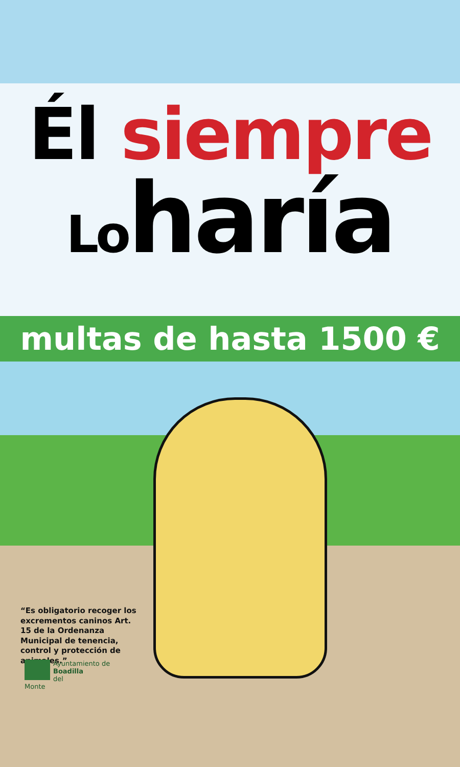Él siempre
Loharía
multas de hasta 1500 €
“Es obligatorio recoger los excrementos caninos Art. 15 de la Ordenanza Municipal de tenencia, control y protección de animales.”
Ayuntamiento de
Boadilla
del
Monte